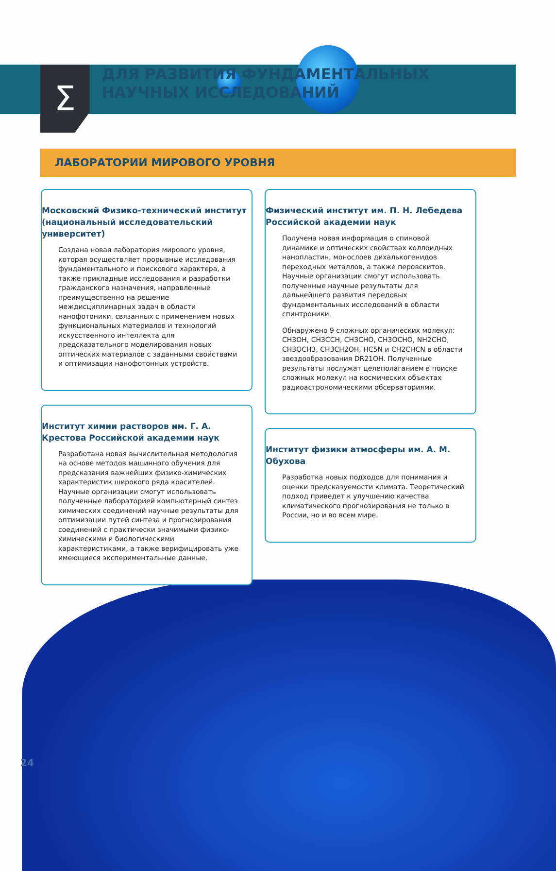Σ
ДЛЯ РАЗВИТИЯ ФУНДАМЕНТАЛЬНЫХ НАУЧНЫХ ИССЛЕДОВАНИЙ
ЛАБОРАТОРИИ МИРОВОГО УРОВНЯ
Московский Физико-технический институт (национальный исследовательский университет)
Создана новая лаборатория мирового уровня, которая осуществляет прорывные исследования фундаментального и поискового характера, а также прикладные исследования и разработки гражданского назначения, направленные преимущественно на решение междисциплинарных задач в области нанофотоники, связанных с применением новых функциональных материалов и технологий искусственного интеллекта для предсказательного моделирования новых оптических материалов с заданными свойствами и оптимизации нанофотонных устройств.
Институт химии растворов им. Г. А. Крестова Российской академии наук
Разработана новая вычислительная методология на основе методов машинного обучения для предсказания важнейших физико-химических характеристик широкого ряда красителей. Научные организации смогут использовать полученные лабораторией компьютерный синтез химических соединений научные результаты для оптимизации путей синтеза и прогнозирования соединений с практически значимыми физико-химическими и биологическими характеристиками, а также верифицировать уже имеющиеся экспериментальные данные.
Физический институт им. П. Н. Лебедева Российской академии наук
Получена новая информация о спиновой динамике и оптических свойствах коллоидных нанопластин, монослоев дихалькогенидов переходных металлов, а также перовскитов. Научные организации смогут использовать полученные научные результаты для дальнейшего развития передовых фундаментальных исследований в области спинтроники.
Обнаружено 9 сложных органических молекул: CH3OH, CH3CCH, CH3CHO, CH3OCHO, NH2CHO, CH3OCH3, CH3CH2OH, HC5N и CH2CHCN в области звездообразования DR21OH. Полученные результаты послужат целеполаганием в поиске сложных молекул на космических объектах радиоастрономическими обсерваториями.
Институт физики атмосферы им. А. М. Обухова
Разработка новых подходов для понимания и оценки предсказуемости климата. Теоретический подход приведет к улучшению качества климатического прогнозирования не только в России, но и во всем мире.
24